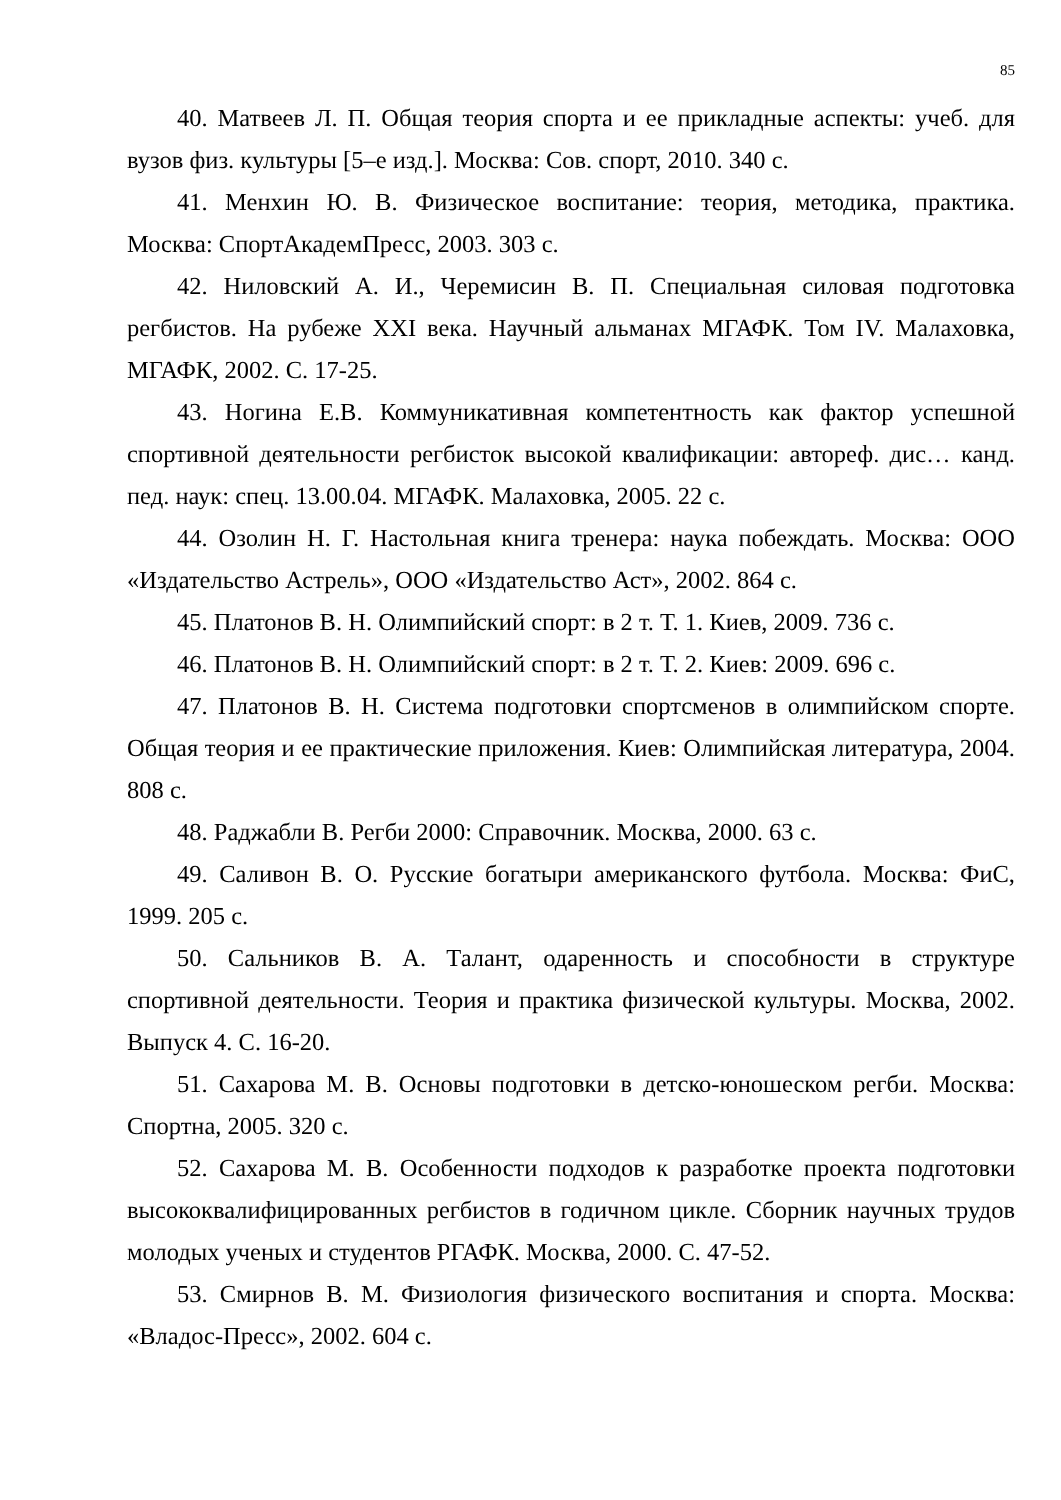85
40. Матвеев Л. П. Общая теория спорта и ее прикладные аспекты: учеб. для вузов физ. культуры [5–е изд.]. Москва: Сов. спорт, 2010. 340 с.
41. Менхин Ю. В. Физическое воспитание: теория, методика, практика. Москва: СпортАкадемПресс, 2003. 303 с.
42. Ниловский А. И., Черемисин В. П. Специальная силовая подготовка регбистов. На рубеже XXI века. Научный альманах МГАФК. Том IV. Малаховка, МГАФК, 2002. С. 17-25.
43. Ногина Е.В. Коммуникативная компетентность как фактор успешной спортивной деятельности регбисток высокой квалификации: автореф. дис… канд. пед. наук: спец. 13.00.04. МГАФК. Малаховка, 2005. 22 с.
44. Озолин Н. Г. Настольная книга тренера: наука побеждать. Москва: ООО «Издательство Астрель», ООО «Издательство Аст», 2002. 864 с.
45. Платонов В. Н. Олимпийский спорт: в 2 т. Т. 1. Киев, 2009. 736 с.
46. Платонов В. Н. Олимпийский спорт: в 2 т. Т. 2. Киев: 2009. 696 с.
47. Платонов В. Н. Система подготовки спортсменов в олимпийском спорте. Общая теория и ее практические приложения. Киев: Олимпийская литература, 2004. 808 с.
48. Раджабли В. Регби 2000: Справочник. Москва, 2000. 63 с.
49. Саливон В. О. Русские богатыри американского футбола. Москва: ФиС, 1999. 205 с.
50. Сальников В. А. Талант, одаренность и способности в структуре спортивной деятельности. Теория и практика физической культуры. Москва, 2002. Выпуск 4. С. 16-20.
51. Сахарова М. В. Основы подготовки в детско-юношеском регби. Москва: Спортна, 2005. 320 с.
52. Сахарова М. В. Особенности подходов к разработке проекта подготовки высококвалифицированных регбистов в годичном цикле. Сборник научных трудов молодых ученых и студентов РГАФК. Москва, 2000. С. 47-52.
53. Смирнов В. М. Физиология физического воспитания и спорта. Москва: «Владос-Пресс», 2002. 604 с.